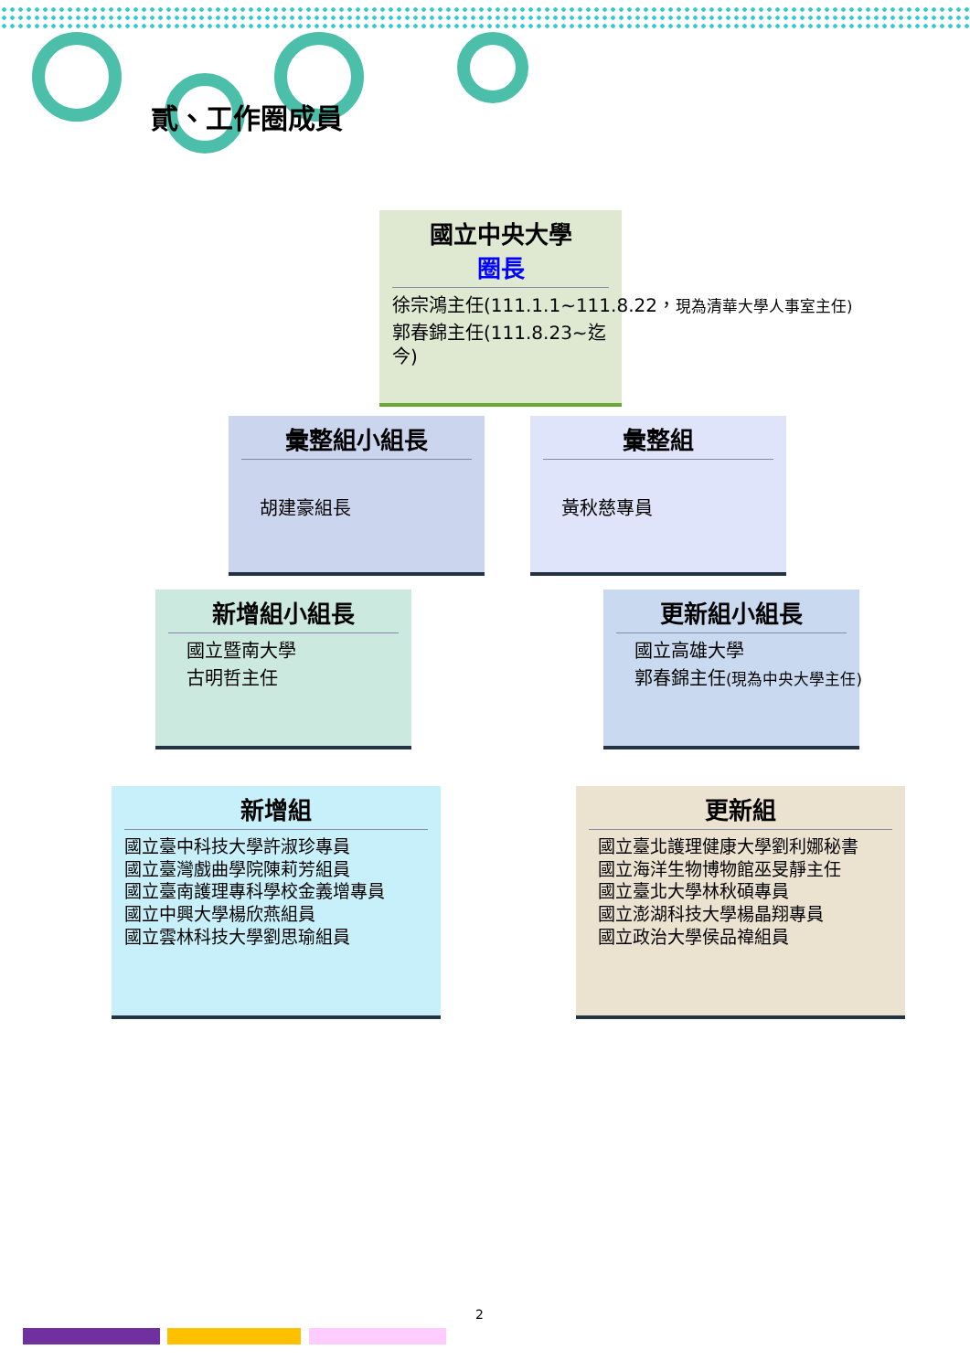貳、工作圈成員
國立中央大學
圈長
徐宗鴻主任(111.1.1~111.8.22，現為清華大學人事室主任)
郭春錦主任(111.8.23~迄今)
彙整組小組長
胡建豪組長
彙整組
黃秋慈專員
新增組小組長
國立暨南大學
古明哲主任
更新組小組長
國立高雄大學
郭春錦主任(現為中央大學主任)
新增組
國立臺中科技大學許淑珍專員
國立臺灣戲曲學院陳莉芳組員
國立臺南護理專科學校金義增專員
國立中興大學楊欣燕組員
國立雲林科技大學劉思瑜組員
更新組
國立臺北護理健康大學劉利娜秘書
國立海洋生物博物館巫旻靜主任
國立臺北大學林秋碩專員
國立澎湖科技大學楊晶翔專員
國立政治大學侯品禕組員
2